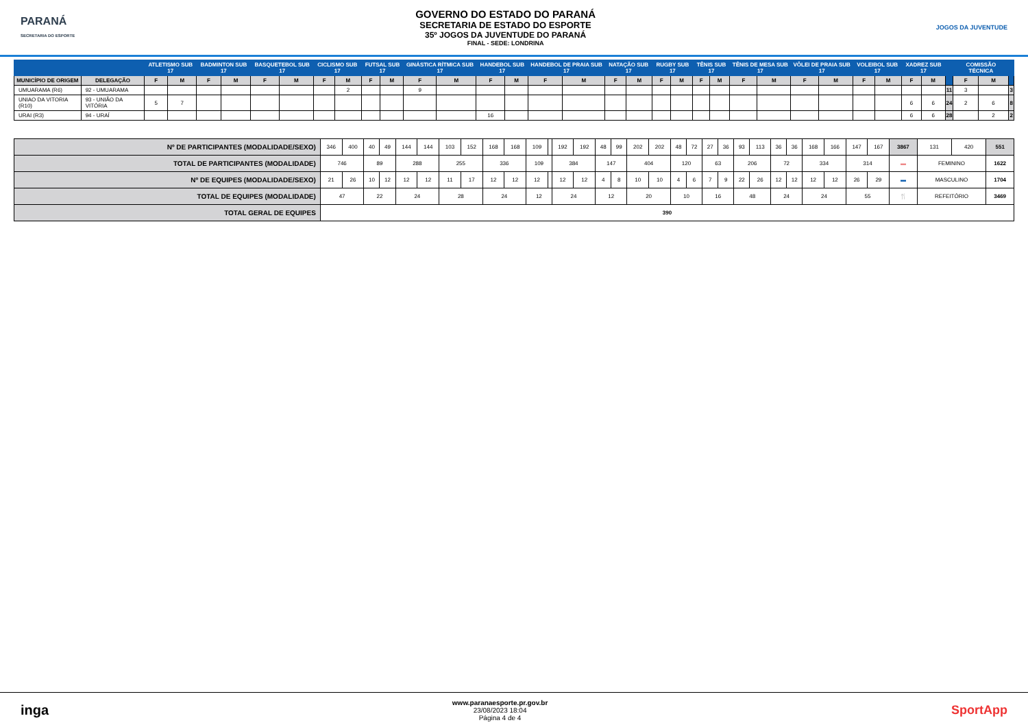PARANÁ
SECRETARIA DO ESPORTE
GOVERNO DO ESTADO DO PARANÁ
SECRETARIA DE ESTADO DO ESPORTE
35º JOGOS DA JUVENTUDE DO PARANÁ
FINAL - SEDE: LONDRINA
JOGOS DA JUVENTUDE
| | | ATLETISMO SUB 17 | | BADMINTON SUB 17 | | BASQUETEBOL SUB 17 | | CICLISMO SUB 17 | | FUTSAL SUB 17 | | GINÁSTICA RÍTMICA SUB 17 | | HANDEBOL SUB 17 | | HANDEBOL DE PRAIA SUB 17 | | NATAÇÃO SUB 17 | | RUGBY SUB 17 | | TÊNIS SUB 17 | | TÊNIS DE MESA SUB 17 | | VÔLEI DE PRAIA SUB 17 | | VOLEIBOL SUB 17 | | XADREZ SUB 17 | | | COMISSÃO TÉCNICA | | |
| --- | --- | --- | --- | --- | --- | --- | --- | --- | --- | --- | --- | --- | --- | --- | --- | --- | --- | --- | --- | --- | --- | --- | --- | --- | --- | --- | --- | --- | --- | --- | --- | --- | --- | --- | --- |
| MUNICÍPIO DE ORIGEM | DELEGAÇÃO | F | M | F | M | F | M | F | M | F | M | F | M | F | M | F | M | F | M | F | M | F | M | F | M | F | M | F | M | F | M | | F | M | |
| UMUARAMA (R6) | 92 - UMUARAMA | | | | | | | | 2 | | | 9 | | | | | | | | | | | | | | | | | | | | 11 | 3 | | 3 |
| UNIAO DA VITORIA (R10) | 93 - UNIÃO DA VITÓRIA | 5 | 7 | | | | | | | | | | | | | | | | | | | | | | | | | | | 6 | 6 | 24 | 2 | 6 | 8 |
| URAI (R3) | 94 - URAÍ | | | | | | | | | | | | | 16 | | | | | | | | | | | | | | | | 6 | 6 | 28 | | 2 | 2 |
| Nº DE PARTICIPANTES (MODALIDADE/SEXO) | 346 | 400 | 40 | 49 | 144 | 144 | 103 | 152 | 168 | 168 | 109 | | 192 | 192 | 48 | 99 | 202 | 202 | 48 | 72 | 27 | 36 | 93 | 113 | 36 | 36 | 168 | 166 | 147 | 167 | 3867 | 131 | 420 | 551 |
| TOTAL DE PARTICIPANTES (MODALIDADE) | 746 | | 89 | | 288 | | 255 | | 336 | | 109 | | 384 | | 147 | | 404 | | 120 | | 63 | | 206 | | 72 | | 334 | | 314 | | ▬ | FEMININO | | 1622 |
| Nº DE EQUIPES (MODALIDADE/SEXO) | 21 | 26 | 10 | 12 | 12 | 12 | 11 | 17 | 12 | 12 | 12 | | 12 | 12 | 4 | 8 | 10 | 10 | 4 | 6 | 7 | 9 | 22 | 26 | 12 | 12 | 12 | 12 | 26 | 29 | ▬ | MASCULINO | | 1704 |
| TOTAL DE EQUIPES (MODALIDADE) | 47 | | 22 | | 24 | | 28 | | 24 | | 12 | | 24 | | 12 | | 20 | | 10 | | 16 | | 48 | | 24 | | 24 | | 55 | | 🍴 | REFEITÓRIO | | 3469 |
| TOTAL GERAL DE EQUIPES | 390 | | | | | | | | | | | | | | | | | | | | | | | | | | | | | | | | | |
inga
www.paranaesporte.pr.gov.br
23/08/2023 18:04
Página 4 de 4
SportApp